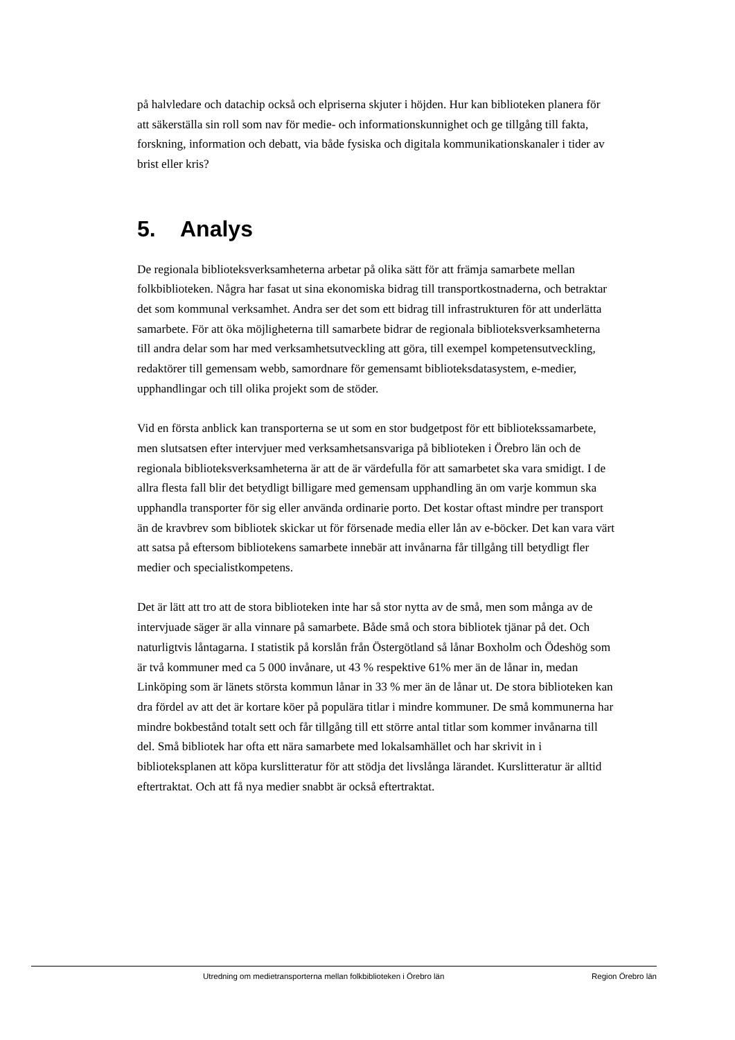på halvledare och datachip också och elpriserna skjuter i höjden. Hur kan biblioteken planera för att säkerställa sin roll som nav för medie- och informationskunnighet och ge tillgång till fakta, forskning, information och debatt, via både fysiska och digitala kommunikationskanaler i tider av brist eller kris?
5. Analys
De regionala biblioteksverksamheterna arbetar på olika sätt för att främja samarbete mellan folkbiblioteken. Några har fasat ut sina ekonomiska bidrag till transportkostnaderna, och betraktar det som kommunal verksamhet. Andra ser det som ett bidrag till infrastrukturen för att underlätta samarbete. För att öka möjligheterna till samarbete bidrar de regionala biblioteksverksamheterna till andra delar som har med verksamhetsutveckling att göra, till exempel kompetensutveckling, redaktörer till gemensam webb, samordnare för gemensamt biblioteksdatasystem, e-medier, upphandlingar och till olika projekt som de stöder.
Vid en första anblick kan transporterna se ut som en stor budgetpost för ett bibliotekssamarbete, men slutsatsen efter intervjuer med verksamhetsansvariga på biblioteken i Örebro län och de regionala biblioteksverksamheterna är att de är värdefulla för att samarbetet ska vara smidigt. I de allra flesta fall blir det betydligt billigare med gemensam upphandling än om varje kommun ska upphandla transporter för sig eller använda ordinarie porto. Det kostar oftast mindre per transport än de kravbrev som bibliotek skickar ut för försenade media eller lån av e-böcker. Det kan vara värt att satsa på eftersom bibliotekens samarbete innebär att invånarna får tillgång till betydligt fler medier och specialistkompetens.
Det är lätt att tro att de stora biblioteken inte har så stor nytta av de små, men som många av de intervjuade säger är alla vinnare på samarbete. Både små och stora bibliotek tjänar på det. Och naturligtvis låntagarna. I statistik på korslån från Östergötland så lånar Boxholm och Ödeshög som är två kommuner med ca 5 000 invånare, ut 43 % respektive 61% mer än de lånar in, medan Linköping som är länets största kommun lånar in 33 % mer än de lånar ut. De stora biblioteken kan dra fördel av att det är kortare köer på populära titlar i mindre kommuner. De små kommunerna har mindre bokbestånd totalt sett och får tillgång till ett större antal titlar som kommer invånarna till del. Små bibliotek har ofta ett nära samarbete med lokalsamhället och har skrivit in i biblioteksplanen att köpa kurslitteratur för att stödja det livslånga lärandet. Kurslitteratur är alltid eftertraktat. Och att få nya medier snabbt är också eftertraktat.
Utredning om medietransporterna mellan folkbiblioteken i Örebro län Region Örebro län